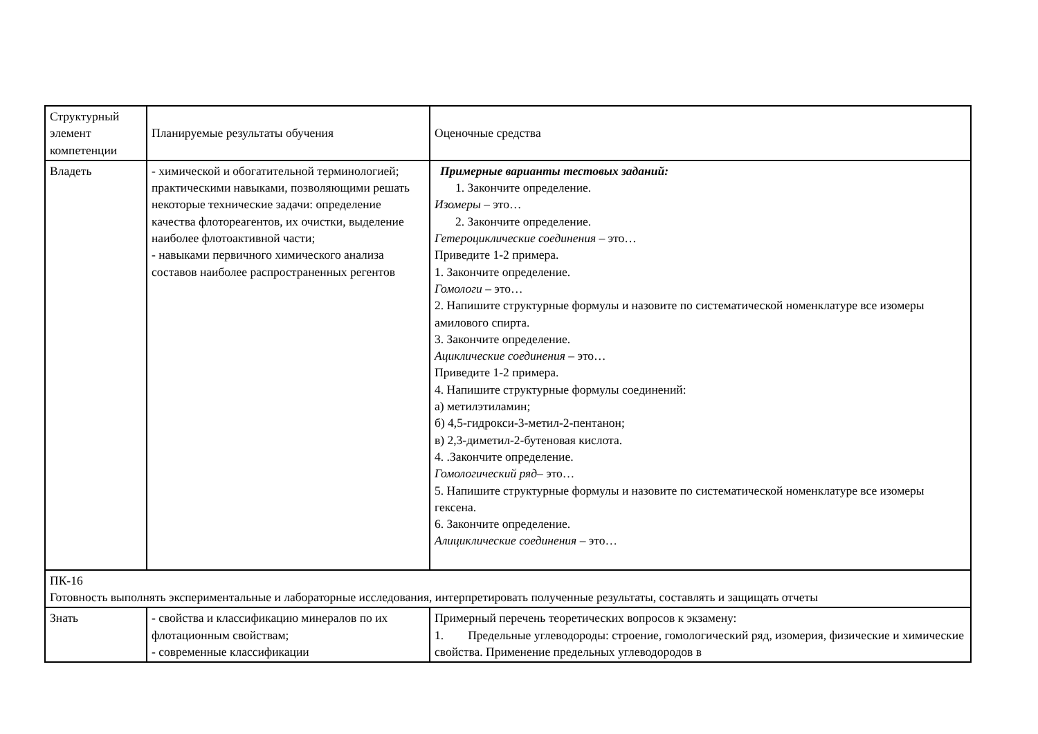| Структурный элемент компетенции | Планируемые результаты обучения | Оценочные средства |
| Владеть | - химической и обогатительной терминологией; практическими навыками, позволяющими решать некоторые технические задачи: определение качества флотореагентов, их очистки, выделение наиболее флотоактивной части; - навыками первичного химического анализа составов наиболее распространенных регентов | Примерные варианты тестовых заданий: 1. Закончите определение. Изомеры – это… 2. Закончите определение. Гетероциклические соединения – это… Приведите 1-2 примера. 1. Закончите определение. Гомологи – это… 2. Напишите структурные формулы и назовите по систематической номенклатуре все изомеры амилового спирта. 3. Закончите определение. Ациклические соединения – это… Приведите 1-2 примера. 4. Напишите структурные формулы соединений: а) метилэтиламин; б) 4,5-гидрокси-3-метил-2-пентанон; в) 2,3-диметил-2-бутеновая кислота. 4. .Закончите определение. Гомологический ряд – это… 5. Напишите структурные формулы и назовите по систематической номенклатуре все изомеры гексена. 6. Закончите определение. Алициклические соединения – это… |
| ПК-16 Готовность выполнять экспериментальные и лабораторные исследования, интерпретировать полученные результаты, составлять и защищать отчеты | | |
| Знать | - свойства и классификацию минералов по их флотационным свойствам; - современные классификации | Примерный перечень теоретических вопросов к экзамену: 1. Предельные углеводороды: строение, гомологический ряд, изомерия, физические и химические свойства. Применение предельных углеводородов в |